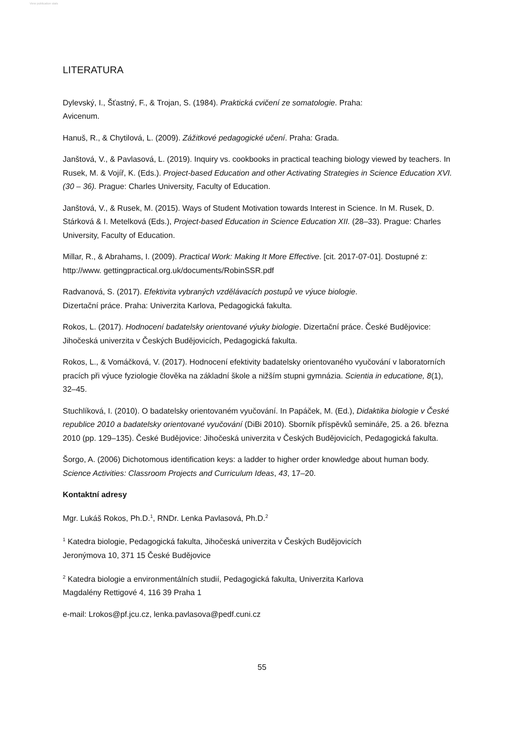View publication stats
LITERATURA
Dylevský, I., Šťastný, F., & Trojan, S. (1984). Praktická cvičení ze somatologie. Praha:
Avicenum.
Hanuš, R., & Chytilová, L. (2009). Zážitkové pedagogické učení. Praha: Grada.
Janštová, V., & Pavlasová, L. (2019). Inquiry vs. cookbooks in practical teaching biology viewed by teachers. In Rusek, M. & Vojíř, K. (Eds.). Project-based Education and other Activating Strategies in Science Education XVI. (30 – 36). Prague: Charles University, Faculty of Education.
Janštová, V., & Rusek, M. (2015). Ways of Student Motivation towards Interest in Science. In M. Rusek, D. Stárková & I. Metelková (Eds.), Project-based Education in Science Education XII. (28–33). Prague: Charles University, Faculty of Education.
Millar, R., & Abrahams, I. (2009). Practical Work: Making It More Effective. [cit. 2017-07-01]. Dostupné z: http://www. gettingpractical.org.uk/documents/RobinSSR.pdf
Radvanová, S. (2017). Efektivita vybraných vzdělávacích postupů ve výuce biologie.
Dizertační práce. Praha: Univerzita Karlova, Pedagogická fakulta.
Rokos, L. (2017). Hodnocení badatelsky orientované výuky biologie. Dizertační práce. České Budějovice: Jihočeská univerzita v Českých Budějovicích, Pedagogická fakulta.
Rokos, L., & Vomáčková, V. (2017). Hodnocení efektivity badatelsky orientovaného vyučování v laboratorních pracích při výuce fyziologie člověka na základní škole a nižším stupni gymnázia. Scientia in educatione, 8(1), 32–45.
Stuchlíková, I. (2010). O badatelsky orientovaném vyučování. In Papáček, M. (Ed.), Didaktika biologie v České republice 2010 a badatelsky orientované vyučování (DiBi 2010). Sborník příspěvků semináře, 25. a 26. března 2010 (pp. 129–135). České Budějovice: Jihočeská univerzita v Českých Budějovicích, Pedagogická fakulta.
Šorgo, A. (2006) Dichotomous identification keys: a ladder to higher order knowledge about human body. Science Activities: Classroom Projects and Curriculum Ideas, 43, 17–20.
Kontaktní adresy
Mgr. Lukáš Rokos, Ph.D.<sup>1</sup>, RNDr. Lenka Pavlasová, Ph.D.<sup>2</sup>
<sup>1</sup> Katedra biologie, Pedagogická fakulta, Jihočeská univerzita v Českých Budějovicích
Jeronýmova 10, 371 15 České Budějovice
<sup>2</sup> Katedra biologie a environmentálních studií, Pedagogická fakulta, Univerzita Karlova
Magdalény Rettigové 4, 116 39 Praha 1
e-mail: Lrokos@pf.jcu.cz, lenka.pavlasova@pedf.cuni.cz
55